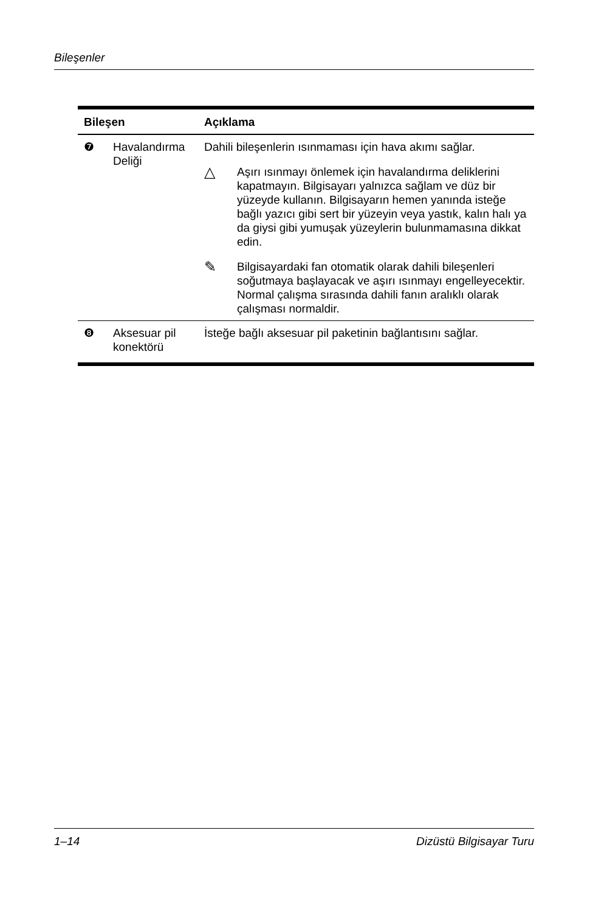Bileşenler
| Bileşen | | Açıklama |
| --- | --- | --- |
| ❼ | Havalandırma Deliği | Dahili bileşenlerin ısınmaması için hava akımı sağlar. △ Aşırı ısınmayı önlemek için havalandırma deliklerini kapatmayın. Bilgisayarı yalnızca sağlam ve düz bir yüzeyde kullanın. Bilgisayarın hemen yanında isteğe bağlı yazıcı gibi sert bir yüzeyin veya yastık, kalın halı ya da giysi gibi yumuşak yüzeylerin bulunmamasına dikkat edin. ✎ Bilgisayardaki fan otomatik olarak dahili bileşenleri soğutmaya başlayacak ve aşırı ısınmayı engelleyecektir. Normal çalışma sırasında dahili fanın aralıklı olarak çalışması normaldir. |
| ❽ | Aksesuar pil konektörü | İsteğe bağlı aksesuar pil paketinin bağlantısını sağlar. |
1–14 Dizüstü Bilgisayar Turu